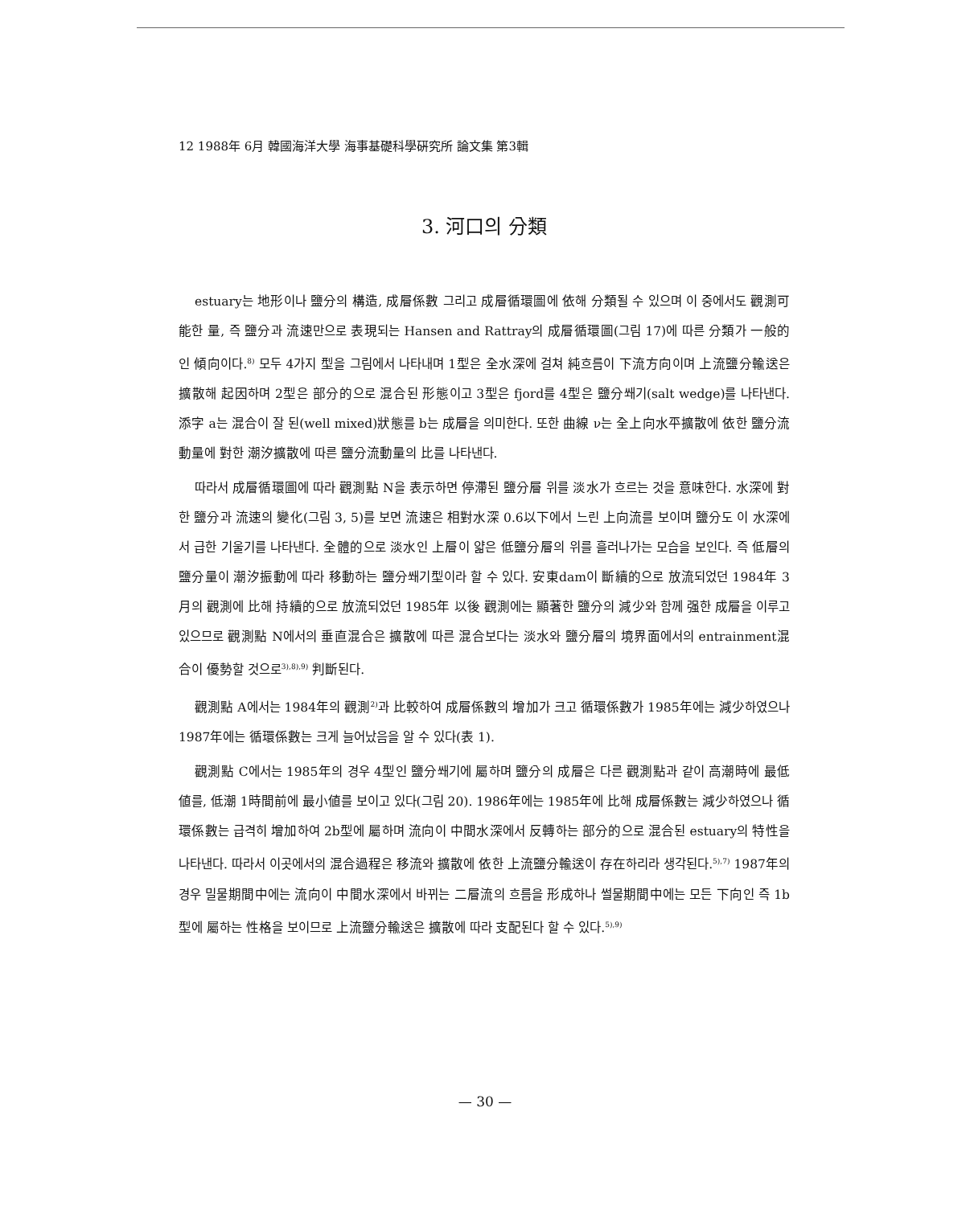12 1988年 6月 韓國海洋大學 海事基礎科學硏究所 論文集 第3輯
3. 河口의 分類
estuary는 地形이나 鹽分의 構造, 成層係數 그리고 成層循環圖에 依해 分類될 수 있으며 이 중에서도 觀測可能한 量, 즉 鹽分과 流速만으로 表現되는 Hansen and Rattray의 成層循環圖(그림 17)에 따른 分類가 一般的인 傾向이다.<sup>8)</sup> 모두 4가지 型을 그림에서 나타내며 1型은 全水深에 걸쳐 純흐름이 下流方向이며 上流鹽分輸送은 擴散해 起因하며 2型은 部分的으로 混合된 形態이고 3型은 fjord를 4型은 鹽分쐐기(salt wedge)를 나타낸다. 添字 a는 混合이 잘 된(well mixed)狀態를 b는 成層을 의미한다. 또한 曲線 ν는 全上向水平擴散에 依한 鹽分流動量에 對한 潮汐擴散에 따른 鹽分流動量의 比를 나타낸다.
따라서 成層循環圖에 따라 觀測點 N을 表示하면 停滯된 鹽分層 위를 淡水가 흐르는 것을 意味한다. 水深에 對한 鹽分과 流速의 變化(그림 3, 5)를 보면 流速은 相對水深 0.6以下에서 느린 上向流를 보이며 鹽分도 이 水深에서 급한 기울기를 나타낸다. 全體的으로 淡水인 上層이 얇은 低鹽分層의 위를 흘러나가는 모습을 보인다. 즉 低層의 鹽分量이 潮汐振動에 따라 移動하는 鹽分쐐기型이라 할 수 있다. 安東dam이 斷續的으로 放流되었던 1984年 3月의 觀測에 比해 持續的으로 放流되었던 1985年 以後 觀測에는 顯著한 鹽分의 減少와 함께 强한 成層을 이루고 있으므로 觀測點 N에서의 垂直混合은 擴散에 따른 混合보다는 淡水와 鹽分層의 境界面에서의 entrainment混合이 優勢할 것으로<sup>3),8),9)</sup> 判斷된다.
觀測點 A에서는 1984年의 觀測<sup>2)</sup>과 比較하여 成層係數의 增加가 크고 循環係數가 1985年에는 減少하였으나 1987年에는 循環係數는 크게 늘어났음을 알 수 있다(表 1).
觀測點 C에서는 1985年의 경우 4型인 鹽分쐐기에 屬하며 鹽分의 成層은 다른 觀測點과 같이 高潮時에 最低値를, 低潮 1時間前에 最小値를 보이고 있다(그림 20). 1986年에는 1985年에 比해 成層係數는 減少하였으나 循環係數는 급격히 增加하여 2b型에 屬하며 流向이 中間水深에서 反轉하는 部分的으로 混合된 estuary의 特性을 나타낸다. 따라서 이곳에서의 混合過程은 移流와 擴散에 依한 上流鹽分輸送이 存在하리라 생각된다.<sup>5),7)</sup> 1987年의 경우 밀물期間中에는 流向이 中間水深에서 바뀌는 二層流의 흐름을 形成하나 썰물期間中에는 모든 下向인 즉 1b型에 屬하는 性格을 보이므로 上流鹽分輸送은 擴散에 따라 支配된다 할 수 있다.<sup>5),9)</sup>
— 30 —